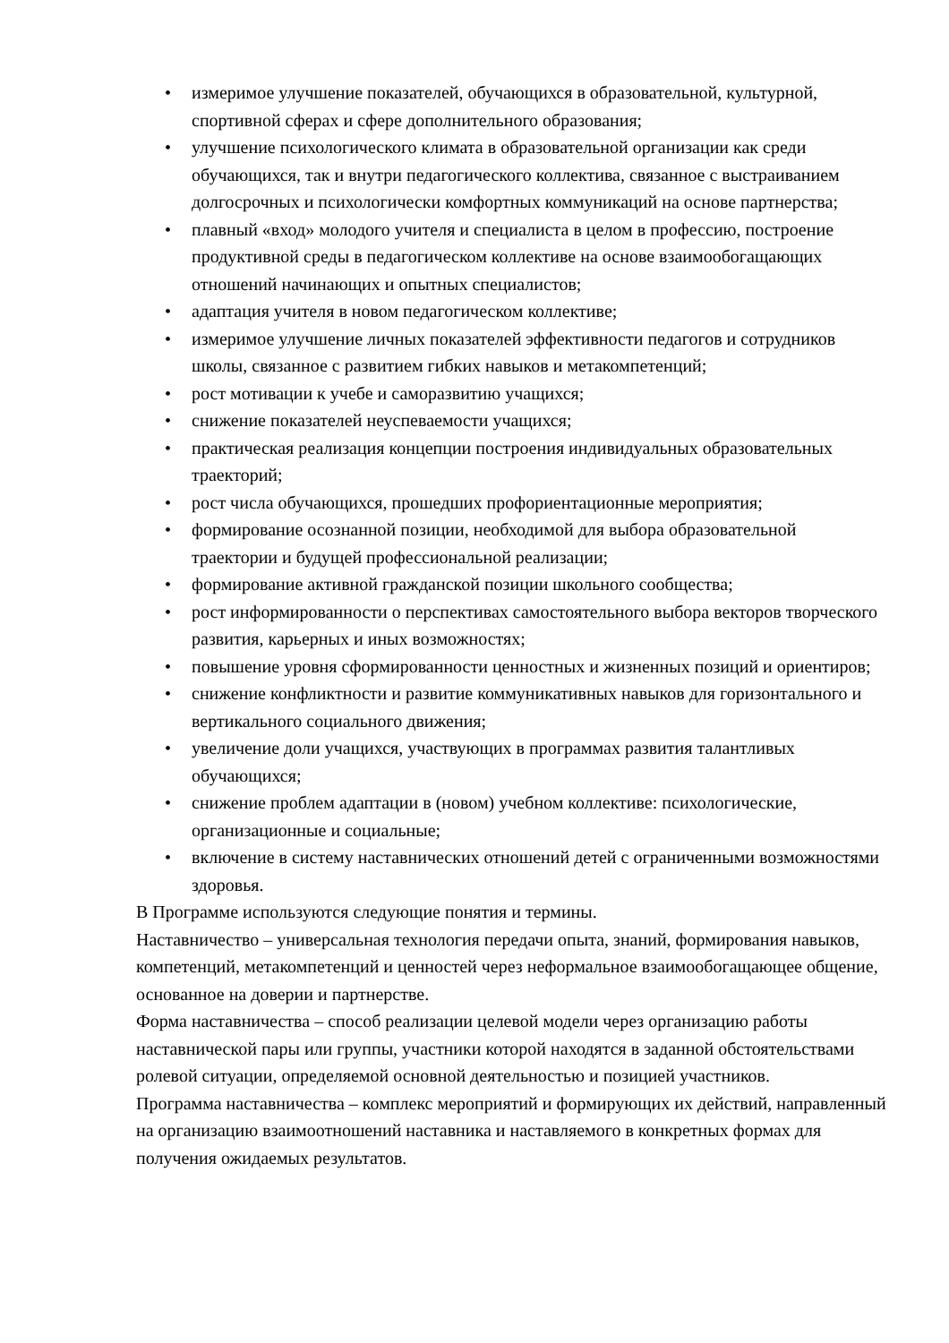• измеримое улучшение показателей, обучающихся в образовательной, культурной, спортивной сферах и сфере дополнительного образования;
• улучшение психологического климата в образовательной организации как среди обучающихся, так и внутри педагогического коллектива, связанное с выстраиванием долгосрочных и психологически комфортных коммуникаций на основе партнерства;
• плавный «вход» молодого учителя и специалиста в целом в профессию, построение продуктивной среды в педагогическом коллективе на основе взаимообогащающих отношений начинающих и опытных специалистов;
• адаптация учителя в новом педагогическом коллективе;
• измеримое улучшение личных показателей эффективности педагогов и сотрудников школы, связанное с развитием гибких навыков и метакомпетенций;
• рост мотивации к учебе и саморазвитию учащихся;
• снижение показателей неуспеваемости учащихся;
• практическая реализация концепции построения индивидуальных образовательных траекторий;
• рост числа обучающихся, прошедших профориентационные мероприятия;
• формирование осознанной позиции, необходимой для выбора образовательной траектории и будущей профессиональной реализации;
• формирование активной гражданской позиции школьного сообщества;
• рост информированности о перспективах самостоятельного выбора векторов творческого развития, карьерных и иных возможностях;
• повышение уровня сформированности ценностных и жизненных позиций и ориентиров;
• снижение конфликтности и развитие коммуникативных навыков для горизонтального и вертикального социального движения;
• увеличение доли учащихся, участвующих в программах развития талантливых обучающихся;
• снижение проблем адаптации в (новом) учебном коллективе: психологические, организационные и социальные;
• включение в систему наставнических отношений детей с ограниченными возможностями здоровья.
В Программе используются следующие понятия и термины.
Наставничество – универсальная технология передачи опыта, знаний, формирования навыков, компетенций, метакомпетенций и ценностей через неформальное взаимообогащающее общение, основанное на доверии и партнерстве.
Форма наставничества – способ реализации целевой модели через организацию работы наставнической пары или группы, участники которой находятся в заданной обстоятельствами ролевой ситуации, определяемой основной деятельностью и позицией участников.
Программа наставничества – комплекс мероприятий и формирующих их действий, направленный на организацию взаимоотношений наставника и наставляемого в конкретных формах для получения ожидаемых результатов.